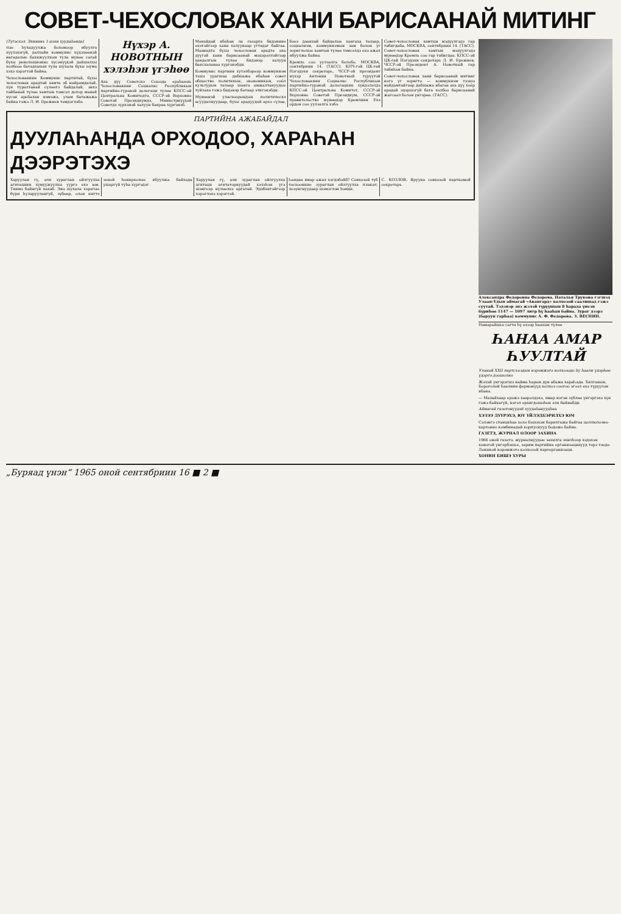СОВЕТ-ЧЕХОСЛОВАК ХАНИ БАРИСААНАЙ МИТИНГ
(Түгэсхэл. Эхининь 1-дэхи хуудаһанда)
тые һуладуулжа боломоор ябуулга хүүлэхэгүй, далхайн коммунис хүдэлөөнэй нагадалые бахижуулхын тула мүнөө сагай бүхы революционно хүсэнүүдэй дайшалхы холбоое батадхахын тула шухала бүхы юума хэхэ хэрэгтэй байна.
Чехословакиин Коммунис партитай, бүхы чехословак арадтай хамта эб найрамдалай, хүн туралтанай сүлөөтэ байдалай, энхэ тайбанай түлөө хамтын тэмсэл дотор манай хүсэн арьбалан нэмэжэ, улам батажажа байна гэжэ Л. И. Брежнев тэмдэглэбэ.
Нүхэр А. НОВОТНЫН хэлэһэн үгэһөө
Аха дүү Советскэ Союзда ерэһыень Чехословакиин Социалис Республикын партийно-гүрэнэй делегаци түлөө КПСС-эй Центральна Комитедтэ, СССР-эй Верховно Советэй Президиумдэ, Министрнүүдэй Советдэ зүрхэнэй халуун баяраа хүргэнэб.
Манайдай ябаһан ла газарта бидэниие ехэтэйгээр хани халуунаар угтадаг байгаа. Маанадта бүхы чехословак арадта аха дүүгэй хани барисаанай мэдэрэлтэйгээр хандалгын түлөө бидэнэр халуун баясхаланаа хүргэнэбди.
Коммунис партиин хүтэлбэреэр коммунизм тэшэ урагшаа дабшажа ябаһан совет общество политикын, экономикын, соёл культурын талаар шанга амжалтануудые туйлаха гэжэ бидэнэр батаар этигэнэбди.
Мүнөөнэй уласхоорондын политическэ асуудалнуудаар, бүхы арадуудай архэ сүлөө, бэеэ даанхай байдалые хангаха талаар, социализм, коммунизмын зам болон үг зориглолые хамтын түлөө тэмсэлдэ ехэ ажал ябуулжа байна.
Кремль соо уулзалга болобо. МОСКВА, сентябриин 14. (ТАСС). КПЧ-гэй ЦК-гай Нэгэдэхи секретарь, ЧССР-эй президент нүхэр Антонин Новотный түрүүтэй Чехословакиин Социалис Республикын партийно-гүрэнэй делегациин хүндэлэлдэ КПСС-эй Центральна Комитет, СССР-эй Верховно Советэй Президиум, СССР-эй правительство мүнөөдэр Кремлиин Ехэ ордон соо уулзалга хэбэ.
Совет-чехословак хамтын мэдүүлгэдэ гар табигдаба. МОСКВА, сентябриин 14. (ТАСС). Совет-чехословак хамтын мэдүүлгэдэ мүнөөдэр Кремль соо гар табигдаа. КПСС-эй ЦК-гай Нэгэдэхи секретарь Л. И. Брежнев, ЧССР-эй Президент А. Новотный гар табиһан байна.
Совет-чехословак хани барисаанай митинг нэгэ үг зоригто — коммунизм тээшэ найдамтайгаар дабшажа ябагаа аха дүү хоёр арадай эдэршэгүй бата холбоо барисаанай жагсаал болон үнгэрөө. (ТАСС).
ПАРТИЙНА АЖАБАЙДАЛ
ДУУЛАҺАНДА ОРХОДОО, ХАРАҺАН ДЭЭРЭТЭХЭ
Харуулан гү, али зураглан ойлгуулха агитациин хүмүүжүүлхы үүргэ ехэ юм. Тиимэ байнгүй яахаб. Энэ шухала хэрэгые бүри һуларуулангүй, зүбөөр, олон нигтэ зоной һонирхолые ябуулжа байхада ушаргүй туһа хүргэдэг.
Харуулан гү, али зураглан ойлгуулха агитаци агитаторнуудай хэлэһэн үгэ шэнгеэр нүлөөлхэ аргатай. Эдэбхитэйгээр хэрэглэхэ хэрэгтэй.
Һаядаа ямар ажал хэгдэбэйб? Совхозой түб тосхоониие зураглан ойлгуулха плакат, лозунгнуудаар шэмэглэн һэмди.
С. КОЗЛОВ, Ярууна совхозой парткомой секретарь.
Александра Федоровна Федорова. Наталья Трукова гэгшэд Улаан-Үдын аймагай «Авангард» колхозой саалишад гэжэ суутай. Тэдэнэр энэ жэлэй түрүүшын 8 һарада үнеэн бүриһөө 1147 — 1097 литр һү һааһан байна. Зураг дээрэ (баруун гарһаа) коммунис А. Ф. Федорова. З. ВЕСНИН.
Намарайшье сагта һү ехээр һаахын түлөө
ҺАНАА АМАР ҺУУЛТАЙ
Уланай XXII партсъездын нэрэмжэтэ колхозодо һү һаали үдэрһөө үдэртэ доошолно
Жэлэй үнгэрэгшэ найма һарын дүн абажа хараҺада. Хилганын, Бороголой һаалиин фермэнүүд колхоз соогоо эгээл ехэ түрүүлэн ябана.
— Малайхаар ерэжэ хөөрэлдэхэ, ямар нэгэн зүблөө үнгэргэхэ хүн гэжэ байхагүй, нэгэл орхигдошоһон эли байнабди.
Аймагай газетэнүүдэй хуудаһануудhаа
ХЭЗЭЭ ДҮҮРЭХЭ, ЮҮ ҮЙЛЭДБЭРИЛХЭ ЮМ
Сэлэнгэ станциһаа холо бэшэхэн барилгажа байгаа целлюлозно-картонно комбинадай корпуснууд бодожо байна.
ГАЗЕТЭ, ЖУРНАЛ ОЛООР ЗАХИНА
1966 оной газетэ, журналнуудые захилга эхилһээр хэдэхэн хоногой үнгэрбэшье, зарим партийна организацинууд тэрэ тоодо Ленинэй нэрэмжэтэ колхозой парторганизаци.
ХОНИН БИШЭ ХУРЫ
„Буряад үнэн“ 1965 оной сентябриин 16 ■ 2 ■